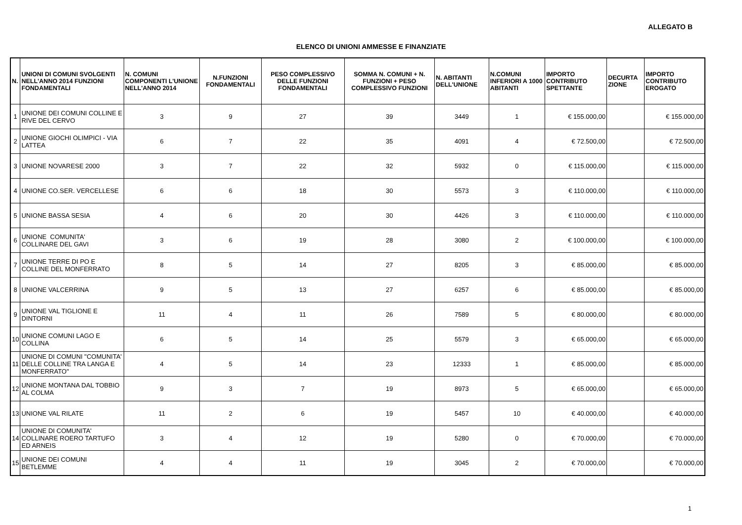ALLEGATO B
ELENCO DI UNIONI AMMESSE E FINANZIATE
| N. | UNIONI DI COMUNI SVOLGENTI NELL'ANNO 2014 FUNZIONI FONDAMENTALI | N. COMUNI COMPONENTI L'UNIONE NELL'ANNO 2014 | N.FUNZIONI FONDAMENTALI | PESO COMPLESSIVO DELLE FUNZIONI FONDAMENTALI | SOMMA N. COMUNI + N. FUNZIONI + PESO COMPLESSIVO FUNZIONI | N. ABITANTI DELL'UNIONE | N.COMUNI INFERIORI A 1000 ABITANTI | IMPORTO CONTRIBUTO SPETTANTE | DECURTA ZIONE | IMPORTO CONTRIBUTO EROGATO |
| --- | --- | --- | --- | --- | --- | --- | --- | --- | --- | --- |
| 1 | UNIONE DEI COMUNI COLLINE E RIVE DEL CERVO | 3 | 9 | 27 | 39 | 3449 | 1 | € 155.000,00 | | € 155.000,00 |
| 2 | UNIONE GIOCHI OLIMPICI - VIA LATTEA | 6 | 7 | 22 | 35 | 4091 | 4 | € 72.500,00 | | € 72.500,00 |
| 3 | UNIONE NOVARESE 2000 | 3 | 7 | 22 | 32 | 5932 | 0 | € 115.000,00 | | € 115.000,00 |
| 4 | UNIONE CO.SER. VERCELLESE | 6 | 6 | 18 | 30 | 5573 | 3 | € 110.000,00 | | € 110.000,00 |
| 5 | UNIONE BASSA SESIA | 4 | 6 | 20 | 30 | 4426 | 3 | € 110.000,00 | | € 110.000,00 |
| 6 | UNIONE COMUNITA' COLLINARE DEL GAVI | 3 | 6 | 19 | 28 | 3080 | 2 | € 100.000,00 | | € 100.000,00 |
| 7 | UNIONE TERRE DI PO E COLLINE DEL MONFERRATO | 8 | 5 | 14 | 27 | 8205 | 3 | € 85.000,00 | | € 85.000,00 |
| 8 | UNIONE VALCERRINA | 9 | 5 | 13 | 27 | 6257 | 6 | € 85.000,00 | | € 85.000,00 |
| 9 | UNIONE VAL TIGLIONE E DINTORNI | 11 | 4 | 11 | 26 | 7589 | 5 | € 80.000,00 | | € 80.000,00 |
| 10 | UNIONE COMUNI LAGO E COLLINA | 6 | 5 | 14 | 25 | 5579 | 3 | € 65.000,00 | | € 65.000,00 |
| 11 | UNIONE DI COMUNI "COMUNITA' DELLE COLLINE TRA LANGA E MONFERRATO" | 4 | 5 | 14 | 23 | 12333 | 1 | € 85.000,00 | | € 85.000,00 |
| 12 | UNIONE MONTANA DAL TOBBIO AL COLMA | 9 | 3 | 7 | 19 | 8973 | 5 | € 65.000,00 | | € 65.000,00 |
| 13 | UNIONE VAL RILATE | 11 | 2 | 6 | 19 | 5457 | 10 | € 40.000,00 | | € 40.000,00 |
| 14 | UNIONE DI COMUNITA' COLLINARE ROERO TARTUFO ED ARNEIS | 3 | 4 | 12 | 19 | 5280 | 0 | € 70.000,00 | | € 70.000,00 |
| 15 | UNIONE DEI COMUNI BETLEMME | 4 | 4 | 11 | 19 | 3045 | 2 | € 70.000,00 | | € 70.000,00 |
1